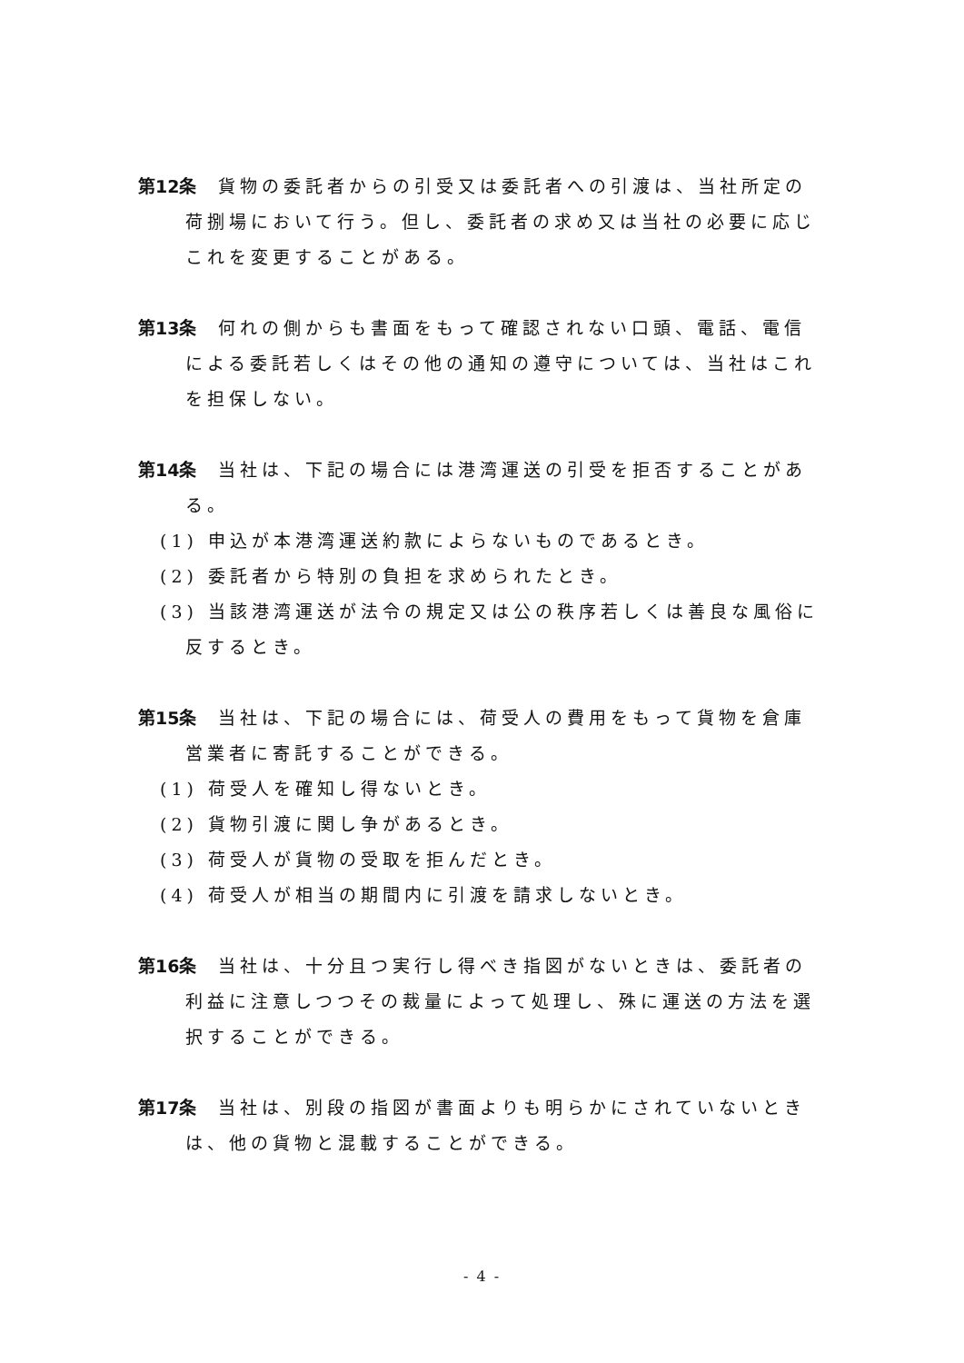第12条　貨物の委託者からの引受又は委託者への引渡は、当社所定の荷捌場において行う。但し、委託者の求め又は当社の必要に応じこれを変更することがある。
第13条　何れの側からも書面をもって確認されない口頭、電話、電信による委託若しくはその他の通知の遵守については、当社はこれを担保しない。
第14条　当社は、下記の場合には港湾運送の引受を拒否することがある。
(1) 申込が本港湾運送約款によらないものであるとき。
(2) 委託者から特別の負担を求められたとき。
(3) 当該港湾運送が法令の規定又は公の秩序若しくは善良な風俗に反するとき。
第15条　当社は、下記の場合には、荷受人の費用をもって貨物を倉庫営業者に寄託することができる。
(1) 荷受人を確知し得ないとき。
(2) 貨物引渡に関し争があるとき。
(3) 荷受人が貨物の受取を拒んだとき。
(4) 荷受人が相当の期間内に引渡を請求しないとき。
第16条　当社は、十分且つ実行し得べき指図がないときは、委託者の利益に注意しつつその裁量によって処理し、殊に運送の方法を選択することができる。
第17条　当社は、別段の指図が書面よりも明らかにされていないときは、他の貨物と混載することができる。
- 4 -